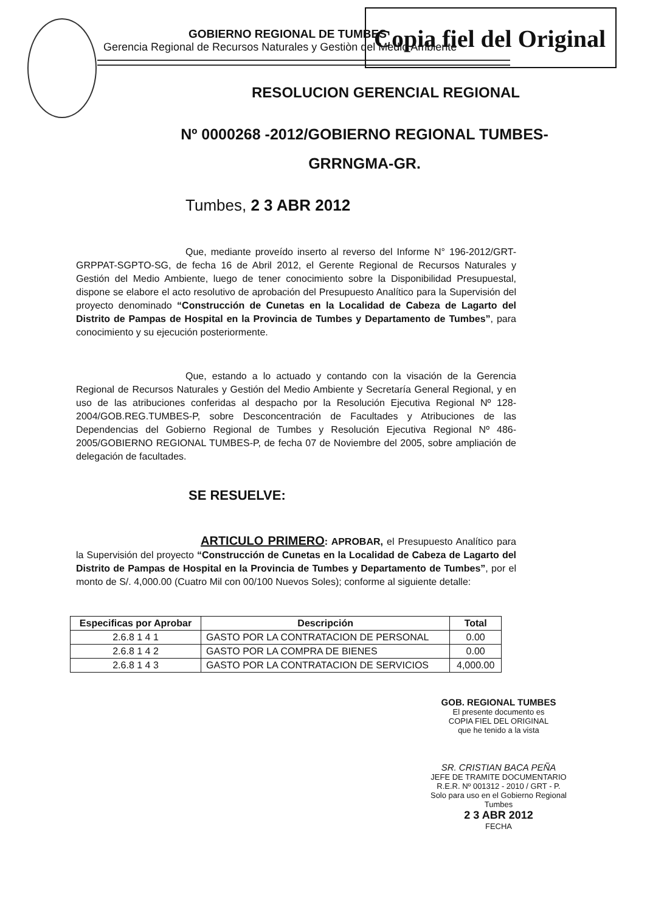Copia fiel del Original
GOBIERNO REGIONAL DE TUMBES
Gerencia Regional de Recursos Naturales y Gestiòn del Medio Ambiente
RESOLUCION GERENCIAL REGIONAL
Nº 0000268 -2012/GOBIERNO REGIONAL TUMBES-
GRRNGMA-GR.
Tumbes, 2 3 ABR 2012
Que, mediante proveído inserto al reverso del Informe N° 196-2012/GRT-GRPPAT-SGPTO-SG, de fecha 16 de Abril 2012, el Gerente Regional de Recursos Naturales y Gestión del Medio Ambiente, luego de tener conocimiento sobre la Disponibilidad Presupuestal, dispone se elabore el acto resolutivo de aprobación del Presupuesto Analítico para la Supervisión del proyecto denominado “Construcción de Cunetas en la Localidad de Cabeza de Lagarto del Distrito de Pampas de Hospital en la Provincia de Tumbes y Departamento de Tumbes”, para conocimiento y su ejecución posteriormente.
Que, estando a lo actuado y contando con la visación de la Gerencia Regional de Recursos Naturales y Gestión del Medio Ambiente y Secretaría General Regional, y en uso de las atribuciones conferidas al despacho por la Resolución Ejecutiva Regional Nº 128-2004/GOB.REG.TUMBES-P, sobre Desconcentración de Facultades y Atribuciones de las Dependencias del Gobierno Regional de Tumbes y Resolución Ejecutiva Regional Nº 486-2005/GOBIERNO REGIONAL TUMBES-P, de fecha 07 de Noviembre del 2005, sobre ampliación de delegación de facultades.
SE RESUELVE:
ARTICULO PRIMERO: APROBAR, el Presupuesto Analítico para la Supervisión del proyecto “Construcción de Cunetas en la Localidad de Cabeza de Lagarto del Distrito de Pampas de Hospital en la Provincia de Tumbes y Departamento de Tumbes”, por el monto de S/. 4,000.00 (Cuatro Mil con 00/100 Nuevos Soles); conforme al siguiente detalle:
| Especificas por Aprobar | Descripción | Total |
| --- | --- | --- |
| 2.6.8 1 4 1 | GASTO POR LA CONTRATACION DE PERSONAL | 0.00 |
| 2.6.8 1 4 2 | GASTO POR LA COMPRA DE BIENES | 0.00 |
| 2.6.8 1 4 3 | GASTO POR LA CONTRATACION DE SERVICIOS | 4,000.00 |
GOB. REGIONAL TUMBES
El presente documento es
COPIA FIEL DEL ORIGINAL
que he tenido a la vista
SR. CRISTIAN BACA PEÑA
JEFE DE TRAMITE DOCUMENTARIO
R.E.R. Nº 001312 - 2010 / GRT - P.
Solo para uso en el Gobierno Regional Tumbes
2 3 ABR 2012
FECHA